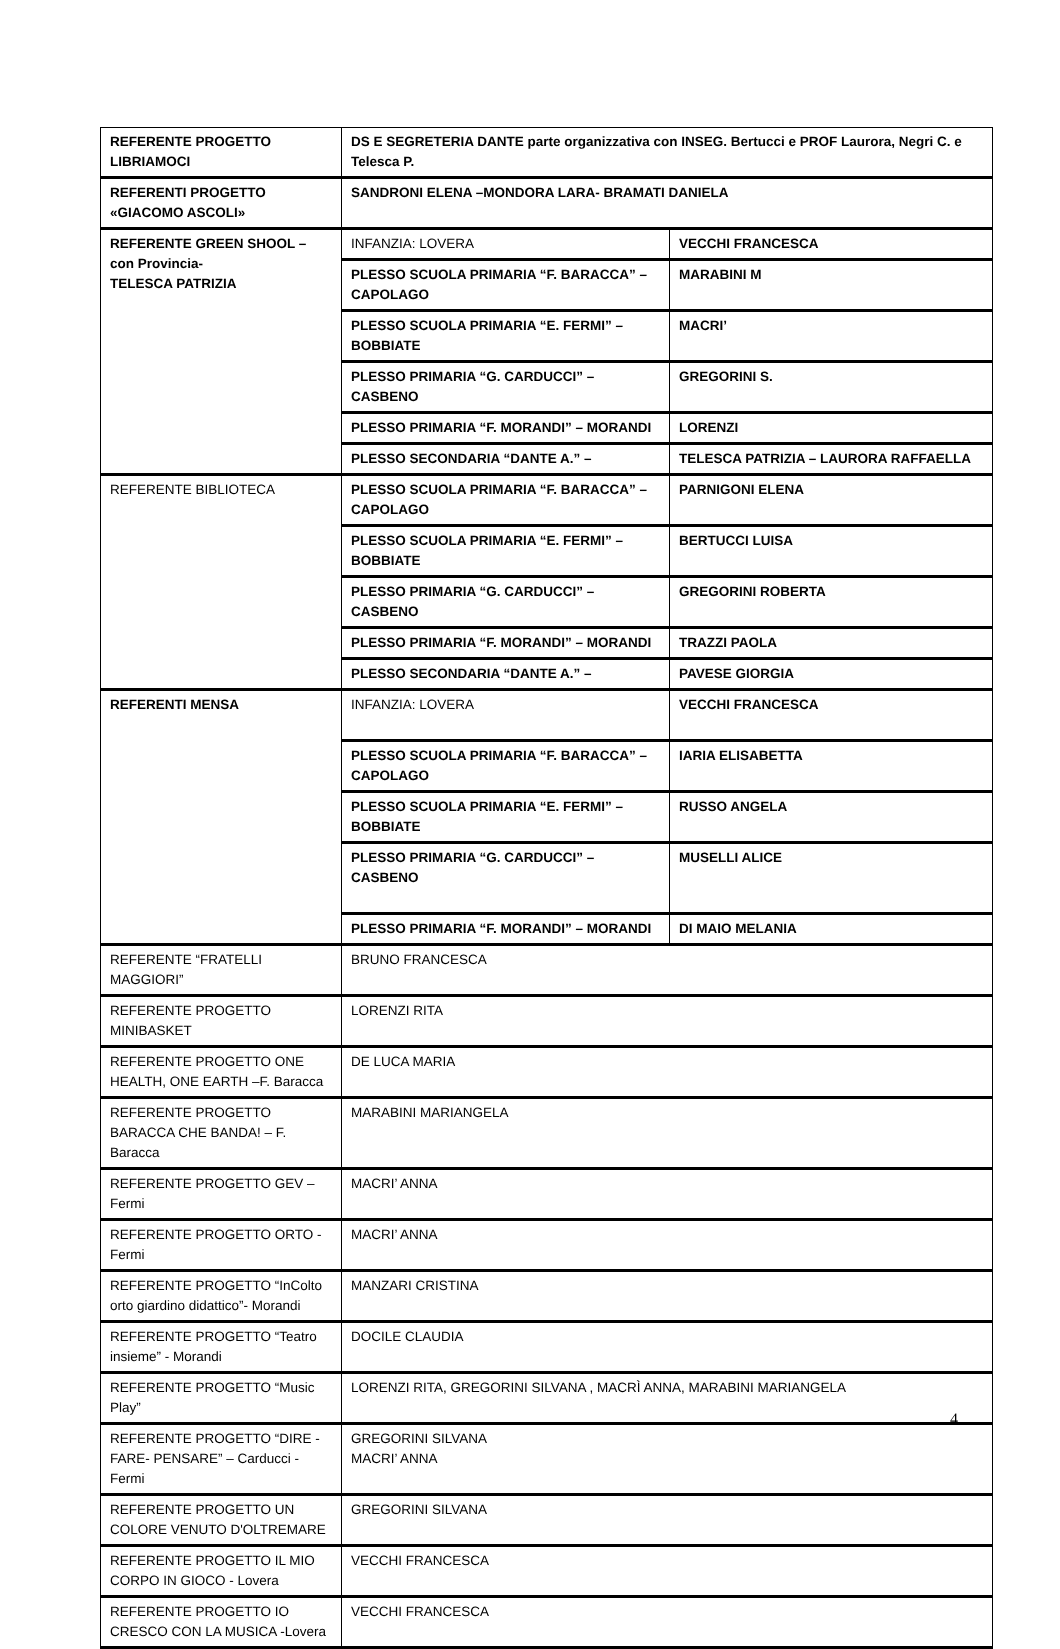| REFERENTE PROGETTO LIBRIAMOCI | DS E SEGRETERIA DANTE parte organizzativa con INSEG. Bertucci e PROF Laurora, Negri C. e Telesca P. | |
| REFERENTI PROGETTO «GIACOMO ASCOLI» | SANDRONI ELENA –MONDORA LARA- BRAMATI DANIELA | |
| REFERENTE GREEN SHOOL – con Provincia- TELESCA PATRIZIA | INFANZIA: LOVERA | VECCHI FRANCESCA |
| | PLESSO SCUOLA PRIMARIA “F. BARACCA” – CAPOLAGO | MARABINI M |
| | PLESSO SCUOLA PRIMARIA “E. FERMI” – BOBBIATE | MACRI’ |
| | PLESSO PRIMARIA “G. CARDUCCI” – CASBENO | GREGORINI S. |
| | PLESSO PRIMARIA “F. MORANDI” – MORANDI | LORENZI |
| | PLESSO SECONDARIA “DANTE A.” – | TELESCA PATRIZIA – LAURORA RAFFAELLA |
| REFERENTE BIBLIOTECA | PLESSO SCUOLA PRIMARIA “F. BARACCA” – CAPOLAGO | PARNIGONI ELENA |
| | PLESSO SCUOLA PRIMARIA “E. FERMI” – BOBBIATE | BERTUCCI LUISA |
| | PLESSO PRIMARIA “G. CARDUCCI” – CASBENO | GREGORINI ROBERTA |
| | PLESSO PRIMARIA “F. MORANDI” – MORANDI | TRAZZI PAOLA |
| | PLESSO SECONDARIA “DANTE A.” – | PAVESE GIORGIA |
| REFERENTI MENSA | INFANZIA: LOVERA | VECCHI FRANCESCA |
| | PLESSO SCUOLA PRIMARIA “F. BARACCA” – CAPOLAGO | IARIA ELISABETTA |
| | PLESSO SCUOLA PRIMARIA “E. FERMI” – BOBBIATE | RUSSO ANGELA |
| | PLESSO PRIMARIA “G. CARDUCCI” – CASBENO | MUSELLI ALICE |
| | PLESSO PRIMARIA “F. MORANDI” – MORANDI | DI MAIO MELANIA |
| REFERENTE “FRATELLI MAGGIORI” | BRUNO FRANCESCA | |
| REFERENTE PROGETTO MINIBASKET | LORENZI RITA | |
| REFERENTE PROGETTO ONE HEALTH, ONE EARTH –F. Baracca | DE LUCA MARIA | |
| REFERENTE PROGETTO BARACCA CHE BANDA! – F. Baracca | MARABINI MARIANGELA | |
| REFERENTE PROGETTO GEV – Fermi | MACRI’ ANNA | |
| REFERENTE PROGETTO ORTO - Fermi | MACRI’ ANNA | |
| REFERENTE PROGETTO “InColto orto giardino didattico”- Morandi | MANZARI CRISTINA | |
| REFERENTE PROGETTO “Teatro insieme” - Morandi | DOCILE CLAUDIA | |
| REFERENTE PROGETTO “Music Play” | LORENZI RITA, GREGORINI SILVANA , MACRÌ ANNA, MARABINI MARIANGELA | |
| REFERENTE PROGETTO “DIRE - FARE- PENSARE” – Carducci - Fermi | GREGORINI SILVANA MACRI’ ANNA | |
| REFERENTE PROGETTO UN COLORE VENUTO D'OLTREMARE | GREGORINI SILVANA | |
| REFERENTE PROGETTO IL MIO CORPO IN GIOCO - Lovera | VECCHI FRANCESCA | |
| REFERENTE PROGETTO IO CRESCO CON LA MUSICA -Lovera | VECCHI FRANCESCA | |
4